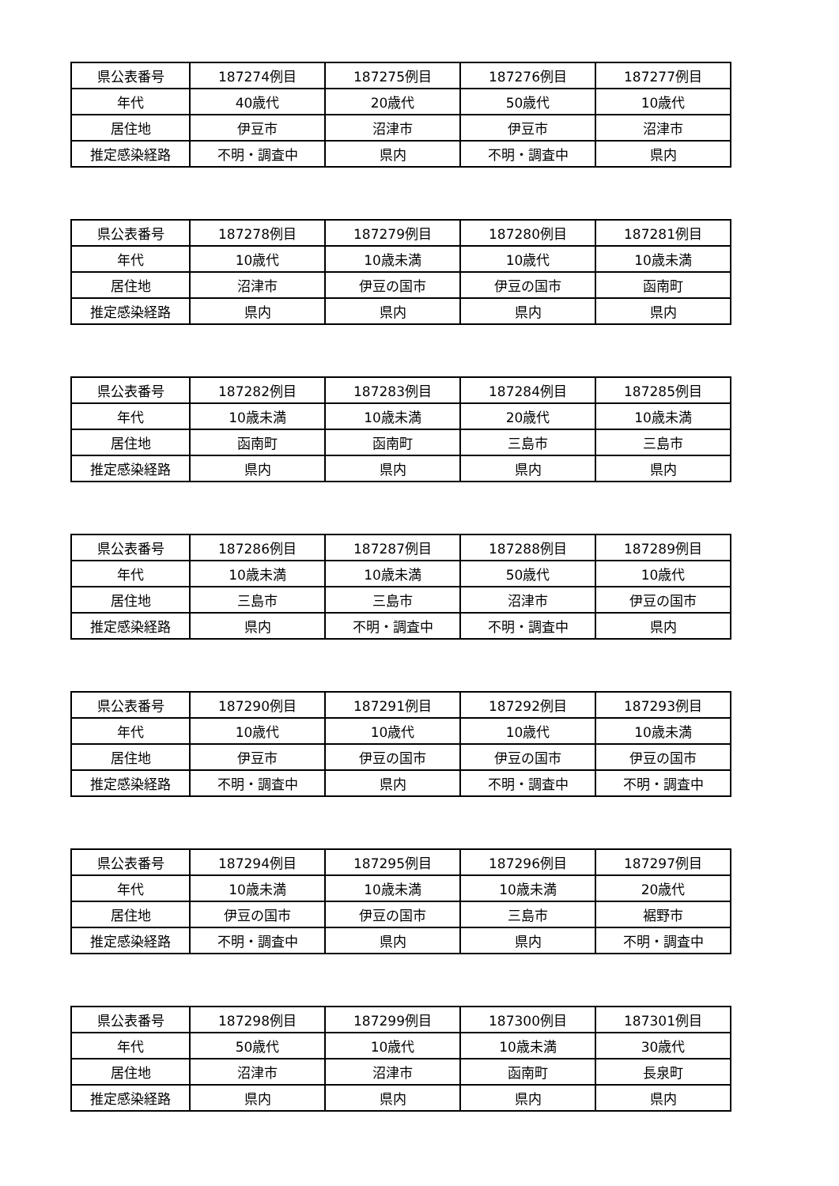| 県公表番号 | 187274例目 | 187275例目 | 187276例目 | 187277例目 |
| 年代 | 40歳代 | 20歳代 | 50歳代 | 10歳代 |
| 居住地 | 伊豆市 | 沼津市 | 伊豆市 | 沼津市 |
| 推定感染経路 | 不明・調査中 | 県内 | 不明・調査中 | 県内 |
| 県公表番号 | 187278例目 | 187279例目 | 187280例目 | 187281例目 |
| 年代 | 10歳代 | 10歳未満 | 10歳代 | 10歳未満 |
| 居住地 | 沼津市 | 伊豆の国市 | 伊豆の国市 | 函南町 |
| 推定感染経路 | 県内 | 県内 | 県内 | 県内 |
| 県公表番号 | 187282例目 | 187283例目 | 187284例目 | 187285例目 |
| 年代 | 10歳未満 | 10歳未満 | 20歳代 | 10歳未満 |
| 居住地 | 函南町 | 函南町 | 三島市 | 三島市 |
| 推定感染経路 | 県内 | 県内 | 県内 | 県内 |
| 県公表番号 | 187286例目 | 187287例目 | 187288例目 | 187289例目 |
| 年代 | 10歳未満 | 10歳未満 | 50歳代 | 10歳代 |
| 居住地 | 三島市 | 三島市 | 沼津市 | 伊豆の国市 |
| 推定感染経路 | 県内 | 不明・調査中 | 不明・調査中 | 県内 |
| 県公表番号 | 187290例目 | 187291例目 | 187292例目 | 187293例目 |
| 年代 | 10歳代 | 10歳代 | 10歳代 | 10歳未満 |
| 居住地 | 伊豆市 | 伊豆の国市 | 伊豆の国市 | 伊豆の国市 |
| 推定感染経路 | 不明・調査中 | 県内 | 不明・調査中 | 不明・調査中 |
| 県公表番号 | 187294例目 | 187295例目 | 187296例目 | 187297例目 |
| 年代 | 10歳未満 | 10歳未満 | 10歳未満 | 20歳代 |
| 居住地 | 伊豆の国市 | 伊豆の国市 | 三島市 | 裾野市 |
| 推定感染経路 | 不明・調査中 | 県内 | 県内 | 不明・調査中 |
| 県公表番号 | 187298例目 | 187299例目 | 187300例目 | 187301例目 |
| 年代 | 50歳代 | 10歳代 | 10歳未満 | 30歳代 |
| 居住地 | 沼津市 | 沼津市 | 函南町 | 長泉町 |
| 推定感染経路 | 県内 | 県内 | 県内 | 県内 |